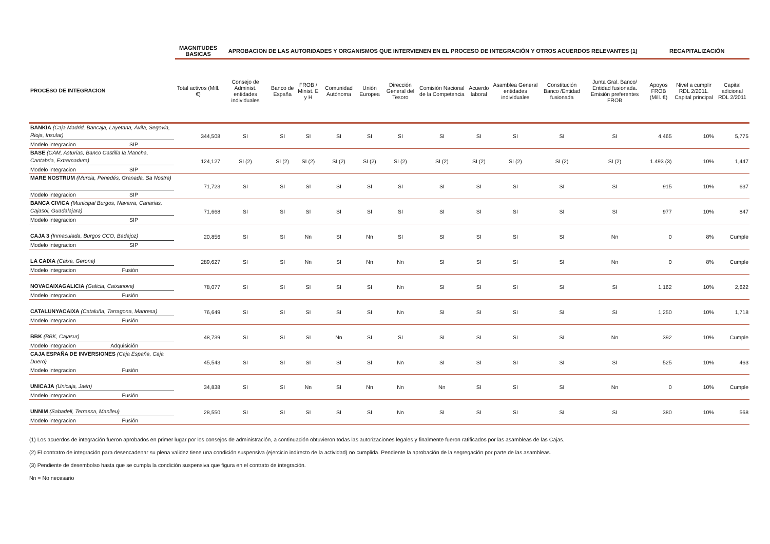| | MAGNITUDES BASICAS | APROBACION DE LAS AUTORIDADES Y ORGANISMOS QUE INTERVIENEN EN EL PROCESO DE INTEGRACIÓN Y OTROS ACUERDOS RELEVANTES (1) | | | | | | | | | | | RECAPITALIZACIÓN | | |
| --- | --- | --- | --- | --- | --- | --- | --- | --- | --- | --- | --- | --- | --- | --- | --- |
| PROCESO DE INTEGRACION | Total activos (Mill.€) | Consejo de Administ. entidades individuales | Banco de España | FROB / Minist. E y H | Comunidad Autónoma | Unión Europea | Dirección General del Tesoro | Comisión Nacional de la Competencia | Acuerdo laboral | Asamblea General entidades individuales | Constitución Banco /Entidad fusionada | Junta Gral. Banco/ Entidad fusionada. Emisión preferentes FROB | Apoyos FROB (Mill. €) | Nivel a cumplir RDL 2/2011. Capital principal | Capital adicional RDL 2/2011 |
| BANKIA (Caja Madrid, Bancaja, Layetana, Ávila, Segovia, Rioja, Insular) Modelo integracion SIP | 344,508 | SI | SI | SI | SI | SI | SI | SI | SI | SI | SI | SI | 4,465 | 10% | 5,775 |
| BASE (CAM, Asturias, Banco Castilla la Mancha, Cantabria, Extremadura) Modelo integracion SIP | 124,127 | SI (2) | SI (2) | SI (2) | SI (2) | SI (2) | SI (2) | SI (2) | SI (2) | SI (2) | SI (2) | SI (2) | 1.493 (3) | 10% | 1,447 |
| MARE NOSTRUM (Murcia, Penedés, Granada, Sa Nostra) Modelo integracion SIP | 71,723 | SI | SI | SI | SI | SI | SI | SI | SI | SI | SI | SI | 915 | 10% | 637 |
| BANCA CIVICA (Municipal Burgos, Navarra, Canarias, Cajasol, Guadalajara) Modelo integracion SIP | 71,668 | SI | SI | SI | SI | SI | SI | SI | SI | SI | SI | SI | 977 | 10% | 847 |
| CAJA 3 (Inmaculada, Burgos CCO, Badajoz) Modelo integracion SIP | 20,856 | SI | SI | Nn | SI | Nn | SI | SI | SI | SI | SI | Nn | 0 | 8% | Cumple |
| LA CAIXA (Caixa, Gerona) Modelo integracion Fusión | 289,627 | SI | SI | Nn | SI | Nn | Nn | SI | SI | SI | SI | Nn | 0 | 8% | Cumple |
| NOVACAIXAGALICIA (Galicia, Caixanova) Modelo integracion Fusión | 78,077 | SI | SI | SI | SI | SI | Nn | SI | SI | SI | SI | SI | 1,162 | 10% | 2,622 |
| CATALUNYACAIXA (Cataluña, Tarragona, Manresa) Modelo integracion Fusión | 76,649 | SI | SI | SI | SI | SI | Nn | SI | SI | SI | SI | SI | 1,250 | 10% | 1,718 |
| BBK (BBK, Cajasur) Modelo integracion Adquisición | 48,739 | SI | SI | SI | Nn | SI | SI | SI | SI | SI | SI | Nn | 392 | 10% | Cumple |
| CAJA ESPAÑA DE INVERSIONES (Caja España, Caja Duero) Modelo integracion Fusión | 45,543 | SI | SI | SI | SI | SI | Nn | SI | SI | SI | SI | SI | 525 | 10% | 463 |
| UNICAJA (Unicaja, Jaén) Modelo integracion Fusión | 34,838 | SI | SI | Nn | SI | Nn | Nn | Nn | SI | SI | SI | Nn | 0 | 10% | Cumple |
| UNNIM (Sabadell, Terrassa, Manlleu) Modelo integracion Fusión | 28,550 | SI | SI | SI | SI | SI | Nn | SI | SI | SI | SI | SI | 380 | 10% | 568 |
(1) Los acuerdos de integración fueron aprobados en primer lugar por los consejos de administración, a continuación obtuvieron todas las autorizaciones legales y finalmente fueron ratificados por las asambleas de las Cajas.
(2) El contratro de integración para desencadenar su plena validez tiene una condición suspensiva (ejercicio indirecto de la actividad) no cumplida. Pendiente la aprobación de la segregación por parte de las asambleas.
(3) Pendiente de desembolso hasta que se cumpla la condición suspensiva que figura en el contrato de integración.
Nn = No necesario